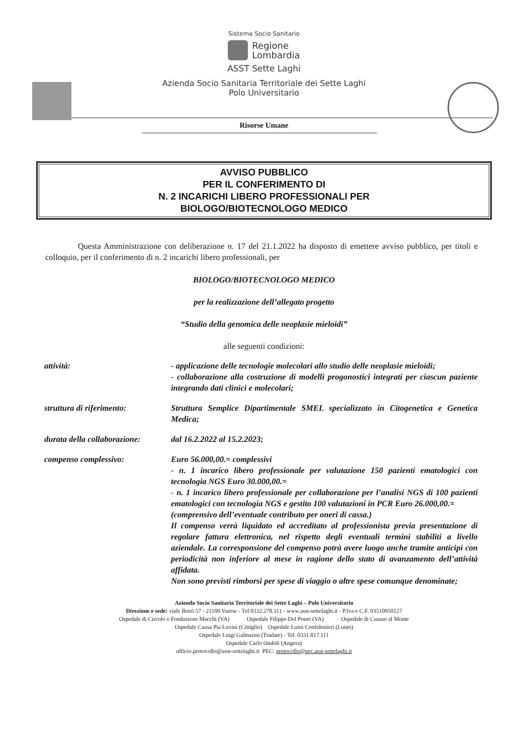Sistema Socio Sanitario
Regione
Lombardia
ASST Sette Laghi
Azienda Socio Sanitaria Territoriale dei Sette Laghi
Polo Universitario
Risorse Umane
AVVISO PUBBLICO
PER IL CONFERIMENTO DI
N. 2 INCARICHI LIBERO PROFESSIONALI PER
BIOLOGO/BIOTECNOLOGO MEDICO
Questa Amministrazione con deliberazione n. 17 del 21.1.2022 ha disposto di emettere avviso pubblico, per titoli e colloquio, per il conferimento di n. 2 incarichi libero professionali, per
BIOLOGO/BIOTECNOLOGO MEDICO
per la realizzazione dell’allegato progetto
“Studio della genomica delle neoplasie mieloidi”
alle seguenti condizioni:
attività: - applicazione delle tecnologie molecolari allo studio delle neoplasie mieloidi;
- collaborazione alla costruzione di modelli progonostici integrati per ciascun paziente integrando dati clinici e molecolari;
struttura di riferimento: Struttura Semplice Dipartimentale SMEL specializzato in Citogenetica e Genetica Medica;
durata della collaborazione:
dal 16.2.2022 al 15.2.2023;
compenso complessivo: Euro 56.000,00.= complessivi
- n. 1 incarico libero professionale per valutazione 150 pazienti ematologici con tecnologia NGS Euro 30.000,00.=
- n. 1 incarico libero professionale per collaborazione per l’analisi NGS di 100 pazienti ematologici con tecnologia NGS e gestito 100 valutazioni in PCR Euro 26.000,00.=
(comprensivo dell’eventuale contributo per oneri di cassa.)
Il compenso verrà liquidato ed accreditato al professionista previa presentazione di regolare fattura elettronica, nel rispetto degli eventuali termini stabiliti a livello aziendale. La corresponsione del compenso potrà avere luogo anche tramite anticipi con periodicità non inferiore al mese in ragione dello stato di avanzamento dell’attività affidata.
Non sono previsti rimborsi per spese di viaggio o altre spese comunque denominate;
Azienda Socio Sanitaria Territoriale dei Sette Laghi – Polo Universitario
Direzione e sede: viale Borri 57 - 21100 Varese - Tel 0332.278.111 - www.asst-settelaghi.it - P.Iva e C.F. 03510050127
Ospedale di Circolo e Fondazione Macchi (VA) Ospedale Filippo Del Ponte (VA) Ospedale di Cuasso al Monte
Ospedale Causa Pia Luvini (Cittiglio) Ospedale Luini Confalonieri (Luino)
Ospedale Luigi Galmarini (Tradate) - Tel. 0331.817.111
Ospedale Carlo Ondoli (Angera)
ufficio.protocollo@asst-settelaghi.it PEC: protocollo@pec.asst-settelaghi.it